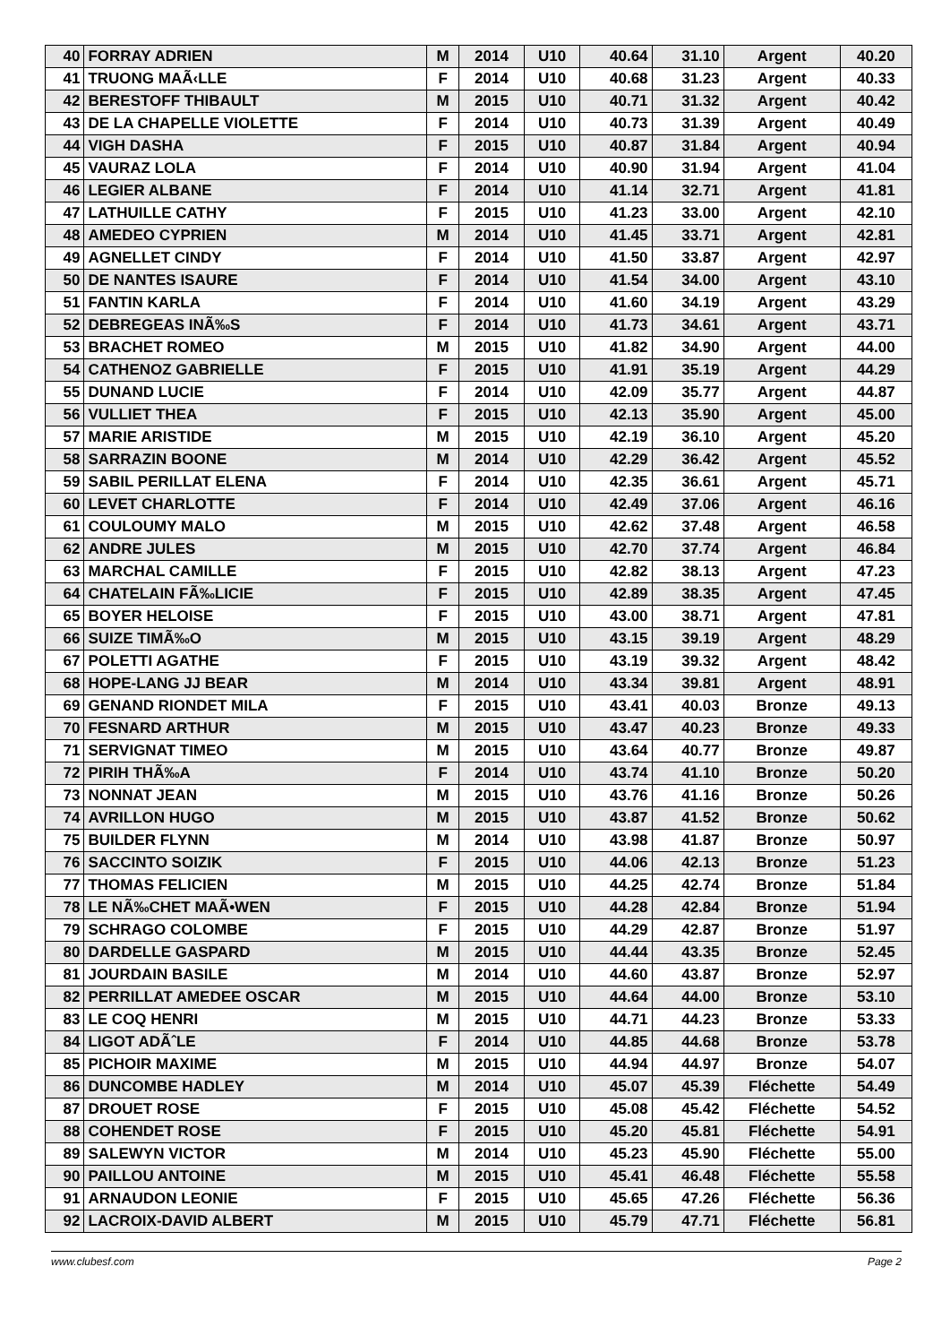| 40 | FORRAY ADRIEN | M | 2014 | U10 | 40.64 | 31.10 | Argent | 40.20 |
| 41 | TRUONG MAÃ‹LLE | F | 2014 | U10 | 40.68 | 31.23 | Argent | 40.33 |
| 42 | BERESTOFF THIBAULT | M | 2015 | U10 | 40.71 | 31.32 | Argent | 40.42 |
| 43 | DE LA CHAPELLE VIOLETTE | F | 2014 | U10 | 40.73 | 31.39 | Argent | 40.49 |
| 44 | VIGH DASHA | F | 2015 | U10 | 40.87 | 31.84 | Argent | 40.94 |
| 45 | VAURAZ LOLA | F | 2014 | U10 | 40.90 | 31.94 | Argent | 41.04 |
| 46 | LEGIER ALBANE | F | 2014 | U10 | 41.14 | 32.71 | Argent | 41.81 |
| 47 | LATHUILLE CATHY | F | 2015 | U10 | 41.23 | 33.00 | Argent | 42.10 |
| 48 | AMEDEO CYPRIEN | M | 2014 | U10 | 41.45 | 33.71 | Argent | 42.81 |
| 49 | AGNELLET CINDY | F | 2014 | U10 | 41.50 | 33.87 | Argent | 42.97 |
| 50 | DE NANTES ISAURE | F | 2014 | U10 | 41.54 | 34.00 | Argent | 43.10 |
| 51 | FANTIN KARLA | F | 2014 | U10 | 41.60 | 34.19 | Argent | 43.29 |
| 52 | DEBREGEAS INÃ‰S | F | 2014 | U10 | 41.73 | 34.61 | Argent | 43.71 |
| 53 | BRACHET ROMEO | M | 2015 | U10 | 41.82 | 34.90 | Argent | 44.00 |
| 54 | CATHENOZ GABRIELLE | F | 2015 | U10 | 41.91 | 35.19 | Argent | 44.29 |
| 55 | DUNAND LUCIE | F | 2014 | U10 | 42.09 | 35.77 | Argent | 44.87 |
| 56 | VULLIET THEA | F | 2015 | U10 | 42.13 | 35.90 | Argent | 45.00 |
| 57 | MARIE ARISTIDE | M | 2015 | U10 | 42.19 | 36.10 | Argent | 45.20 |
| 58 | SARRAZIN BOONE | M | 2014 | U10 | 42.29 | 36.42 | Argent | 45.52 |
| 59 | SABIL PERILLAT ELENA | F | 2014 | U10 | 42.35 | 36.61 | Argent | 45.71 |
| 60 | LEVET CHARLOTTE | F | 2014 | U10 | 42.49 | 37.06 | Argent | 46.16 |
| 61 | COULOUMY MALO | M | 2015 | U10 | 42.62 | 37.48 | Argent | 46.58 |
| 62 | ANDRE JULES | M | 2015 | U10 | 42.70 | 37.74 | Argent | 46.84 |
| 63 | MARCHAL CAMILLE | F | 2015 | U10 | 42.82 | 38.13 | Argent | 47.23 |
| 64 | CHATELAIN FÃ‰LICIE | F | 2015 | U10 | 42.89 | 38.35 | Argent | 47.45 |
| 65 | BOYER HELOISE | F | 2015 | U10 | 43.00 | 38.71 | Argent | 47.81 |
| 66 | SUIZE TIMÃ‰O | M | 2015 | U10 | 43.15 | 39.19 | Argent | 48.29 |
| 67 | POLETTI AGATHE | F | 2015 | U10 | 43.19 | 39.32 | Argent | 48.42 |
| 68 | HOPE-LANG JJ BEAR | M | 2014 | U10 | 43.34 | 39.81 | Argent | 48.91 |
| 69 | GENAND RIONDET MILA | F | 2015 | U10 | 43.41 | 40.03 | Bronze | 49.13 |
| 70 | FESNARD ARTHUR | M | 2015 | U10 | 43.47 | 40.23 | Bronze | 49.33 |
| 71 | SERVIGNAT TIMEO | M | 2015 | U10 | 43.64 | 40.77 | Bronze | 49.87 |
| 72 | PIRIH THÃ‰A | F | 2014 | U10 | 43.74 | 41.10 | Bronze | 50.20 |
| 73 | NONNAT JEAN | M | 2015 | U10 | 43.76 | 41.16 | Bronze | 50.26 |
| 74 | AVRILLON HUGO | M | 2015 | U10 | 43.87 | 41.52 | Bronze | 50.62 |
| 75 | BUILDER FLYNN | M | 2014 | U10 | 43.98 | 41.87 | Bronze | 50.97 |
| 76 | SACCINTO SOIZIK | F | 2015 | U10 | 44.06 | 42.13 | Bronze | 51.23 |
| 77 | THOMAS FELICIEN | M | 2015 | U10 | 44.25 | 42.74 | Bronze | 51.84 |
| 78 | LE NÃ‰CHET MAÃ•WEN | F | 2015 | U10 | 44.28 | 42.84 | Bronze | 51.94 |
| 79 | SCHRAGO COLOMBE | F | 2015 | U10 | 44.29 | 42.87 | Bronze | 51.97 |
| 80 | DARDELLE GASPARD | M | 2015 | U10 | 44.44 | 43.35 | Bronze | 52.45 |
| 81 | JOURDAIN BASILE | M | 2014 | U10 | 44.60 | 43.87 | Bronze | 52.97 |
| 82 | PERRILLAT AMEDEE OSCAR | M | 2015 | U10 | 44.64 | 44.00 | Bronze | 53.10 |
| 83 | LE COQ HENRI | M | 2015 | U10 | 44.71 | 44.23 | Bronze | 53.33 |
| 84 | LIGOT ADÃˆLE | F | 2014 | U10 | 44.85 | 44.68 | Bronze | 53.78 |
| 85 | PICHOIR MAXIME | M | 2015 | U10 | 44.94 | 44.97 | Bronze | 54.07 |
| 86 | DUNCOMBE HADLEY | M | 2014 | U10 | 45.07 | 45.39 | Fléchette | 54.49 |
| 87 | DROUET ROSE | F | 2015 | U10 | 45.08 | 45.42 | Fléchette | 54.52 |
| 88 | COHENDET ROSE | F | 2015 | U10 | 45.20 | 45.81 | Fléchette | 54.91 |
| 89 | SALEWYN VICTOR | M | 2014 | U10 | 45.23 | 45.90 | Fléchette | 55.00 |
| 90 | PAILLOU ANTOINE | M | 2015 | U10 | 45.41 | 46.48 | Fléchette | 55.58 |
| 91 | ARNAUDON LEONIE | F | 2015 | U10 | 45.65 | 47.26 | Fléchette | 56.36 |
| 92 | LACROIX-DAVID ALBERT | M | 2015 | U10 | 45.79 | 47.71 | Fléchette | 56.81 |
www.clubesf.com Page 2